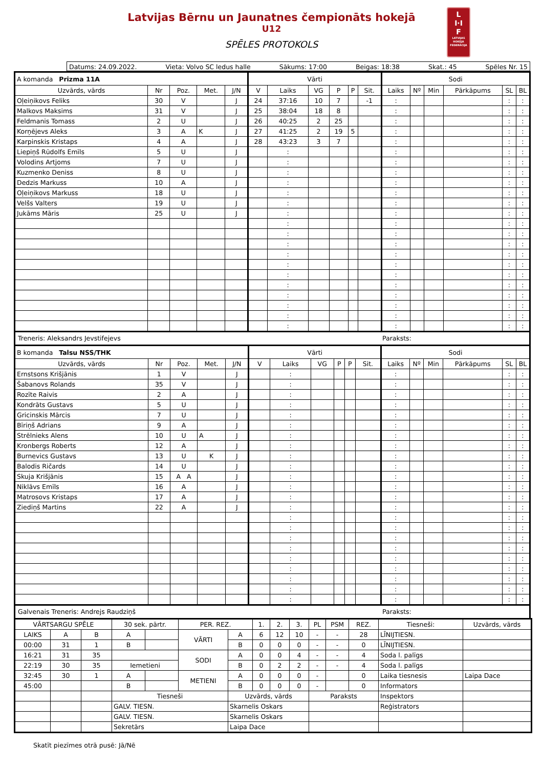Latvijas Bērnu un Jaunatnes čempionāts hokejā
U12
SPĒLES PROTOKOLS
L
I·I
F
LATVIJAS HOKEJA FEDERĀCIJA
Datums: 24.09.2022. Vieta: Volvo SC ledus halle Sākums: 17:00 Beigas: 18:38 Skat.: 45 Spēles Nr. 15
| A komanda Prizma 11A | | | | | Vārti | | | | | | Sodi | | | | | |
| Uzvārds, vārds | Nr | Poz. | Met. | J/N | V | Laiks | VG | P | P | Sit. | Laiks | Nº | Min | Pārkāpums | SL | BL |
| Oļeiņikovs Feliks | 30 | V | | J | 24 | 37:16 | 10 | 7 | | -1 | : | | | | : | : |
| Malkovs Maksims | 31 | V | | J | 25 | 38:04 | 18 | 8 | | | : | | | | : | : |
| Feldmanis Tomass | 2 | U | | J | 26 | 40:25 | 2 | 25 | | | : | | | | : | : |
| Korņējevs Aleks | 3 | A | K | J | 27 | 41:25 | 2 | 19 | 5 | | : | | | | : | : |
| Karpinskis Kristaps | 4 | A | | J | 28 | 43:23 | 3 | 7 | | | : | | | | : | : |
| Liepiņš Rūdolfs Emīls | 5 | U | | J | | : | | | | | : | | | | : | : |
| Volodins Artjoms | 7 | U | | J | | : | | | | | : | | | | : | : |
| Kuzmenko Deniss | 8 | U | | J | | : | | | | | : | | | | : | : |
| Dedzis Markuss | 10 | A | | J | | : | | | | | : | | | | : | : |
| Oļeiņikovs Markuss | 18 | U | | J | | : | | | | | : | | | | : | : |
| Velšs Valters | 19 | U | | J | | : | | | | | : | | | | : | : |
| Jukāms Māris | 25 | U | | J | | : | | | | | : | | | | : | : |
| | | | | | | : | | | | | : | | | | : | : |
| | | | | | | : | | | | | : | | | | : | : |
| | | | | | | : | | | | | : | | | | : | : |
| | | | | | | : | | | | | : | | | | : | : |
| | | | | | | : | | | | | : | | | | : | : |
| | | | | | | : | | | | | : | | | | : | : |
| | | | | | | : | | | | | : | | | | : | : |
| | | | | | | : | | | | | : | | | | : | : |
| | | | | | | : | | | | | : | | | | : | : |
| | | | | | | : | | | | | : | | | | : | : |
| | | | | | | : | | | | | : | | | | : | : |
Treneris: Aleksandrs Jevstifejevs Paraksts:
| B komanda Talsu NSS/THK | | | | | Vārti | | | | | | Sodi | | | | | |
| Uzvārds, vārds | Nr | Poz. | Met. | J/N | V | Laiks | VG | P | P | Sit. | Laiks | Nº | Min | Pārkāpums | SL | BL |
| Ernstsons Krišjānis | 1 | V | | J | | : | | | | | : | | | | : | : |
| Šabanovs Rolands | 35 | V | | J | | : | | | | | : | | | | : | : |
| Rozīte Raivis | 2 | A | | J | | : | | | | | : | | | | : | : |
| Kondrāts Gustavs | 5 | U | | J | | : | | | | | : | | | | : | : |
| Gricinskis Mārcis | 7 | U | | J | | : | | | | | : | | | | : | : |
| Bīriņš Adrians | 9 | A | | J | | : | | | | | : | | | | : | : |
| Strēlnieks Alens | 10 | U | A | J | | : | | | | | : | | | | : | : |
| Kronbergs Roberts | 12 | A | | J | | : | | | | | : | | | | : | : |
| Burnevics Gustavs | 13 | U | K | J | | : | | | | | : | | | | : | : |
| Balodis Ričards | 14 | U | | J | | : | | | | | : | | | | : | : |
| Skuja Krišjānis | 15 | A A | | J | | : | | | | | : | | | | : | : |
| Niklāvs Emīls | 16 | A | | J | | : | | | | | : | | | | : | : |
| Matrosovs Kristaps | 17 | A | | J | | : | | | | | : | | | | : | : |
| Ziediņš Martins | 22 | A | | J | | : | | | | | : | | | | : | : |
| | | | | | | : | | | | | : | | | | : | : |
| | | | | | | : | | | | | : | | | | : | : |
| | | | | | | : | | | | | : | | | | : | : |
| | | | | | | : | | | | | : | | | | : | : |
| | | | | | | : | | | | | : | | | | : | : |
| | | | | | | : | | | | | : | | | | : | : |
| | | | | | | : | | | | | : | | | | : | : |
| | | | | | | : | | | | | : | | | | : | : |
| | | | | | | : | | | | | : | | | | : | : |
Galvenais Treneris: Andrejs Raudziņš Paraksts:
| VĀRTSARGU SPĒLE | | | 30 sek. pārtr. | | PER. REZ. | | 1. | 2. | 3. | PL | PSM | REZ. | Tiesneši: | Uzvārds, vārds |
| LAIKS | A | B | A | | VĀRTI | A | 6 | 12 | 10 | - | - | 28 | LĪNIJTIESN. | |
| 00:00 | 31 | 1 | B | | | B | 0 | 0 | 0 | - | - | 0 | LĪNIJTIESN. | |
| 16:21 | 31 | 35 | | | SODI | A | 0 | 0 | 4 | - | - | 4 | Soda l. palīgs | |
| 22:19 | 30 | 35 | Iemetieni | | | B | 0 | 2 | 2 | - | - | 4 | Soda l. palīgs | |
| 32:45 | 30 | 1 | A | | METIENI | A | 0 | 0 | 0 | - | | 0 | Laika tiesnesis | Laipa Dace |
| 45:00 | | | B | | | B | 0 | 0 | 0 | - | | 0 | Informators | |
| | | | Tiesneši | | | Uzvārds, vārds | | | | Paraksts | | | Inspektors | |
| | | | GALV. TIESN. | | | Skarnelis Oskars | | | | | | | Reģistrators | |
| | | | GALV. TIESN. | | | Skarnelis Oskars | | | | | | | | |
| | | | Sekretārs | | | Laipa Dace | | | | | | | | |
Skatīt piezīmes otrā pusē: Jā/Nē